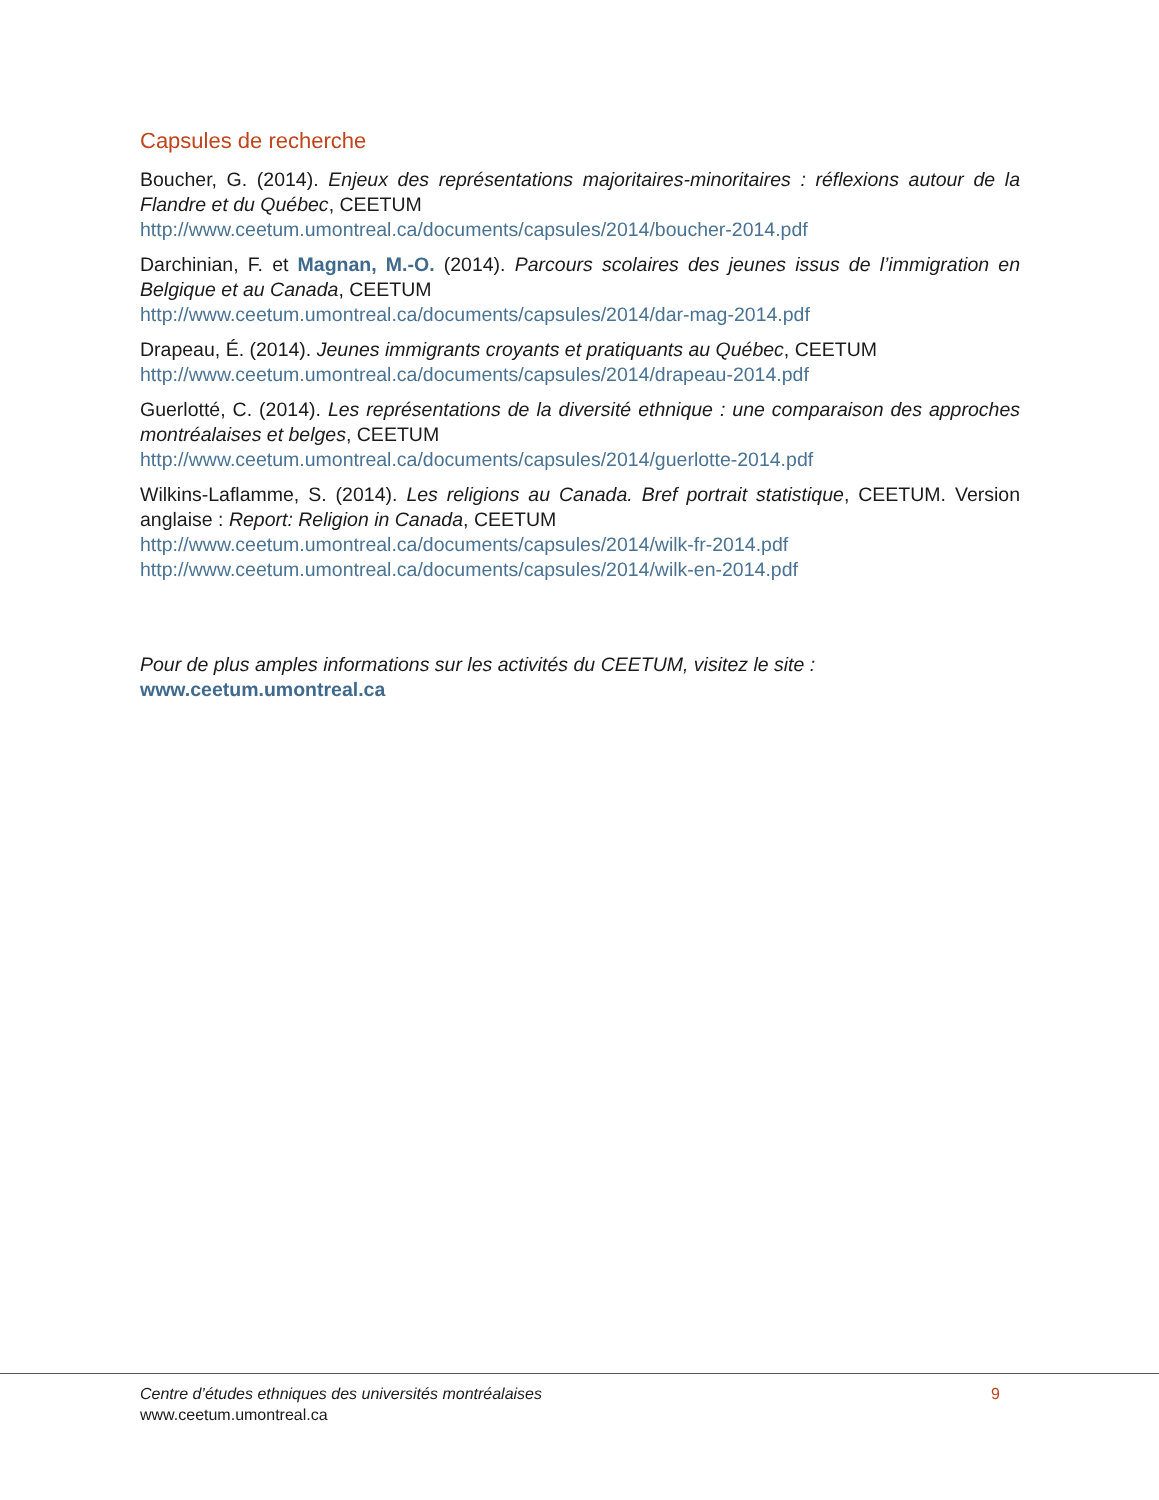Capsules de recherche
Boucher, G. (2014). Enjeux des représentations majoritaires-minoritaires : réflexions autour de la Flandre et du Québec, CEETUM
http://www.ceetum.umontreal.ca/documents/capsules/2014/boucher-2014.pdf
Darchinian, F. et Magnan, M.-O. (2014). Parcours scolaires des jeunes issus de l’immigration en Belgique et au Canada, CEETUM
http://www.ceetum.umontreal.ca/documents/capsules/2014/dar-mag-2014.pdf
Drapeau, É. (2014). Jeunes immigrants croyants et pratiquants au Québec, CEETUM
http://www.ceetum.umontreal.ca/documents/capsules/2014/drapeau-2014.pdf
Guerlotté, C. (2014). Les représentations de la diversité ethnique : une comparaison des approches montréalaises et belges, CEETUM
http://www.ceetum.umontreal.ca/documents/capsules/2014/guerlotte-2014.pdf
Wilkins-Laflamme, S. (2014). Les religions au Canada. Bref portrait statistique, CEETUM. Version anglaise : Report: Religion in Canada, CEETUM
http://www.ceetum.umontreal.ca/documents/capsules/2014/wilk-fr-2014.pdf
http://www.ceetum.umontreal.ca/documents/capsules/2014/wilk-en-2014.pdf
Pour de plus amples informations sur les activités du CEETUM, visitez le site :
www.ceetum.umontreal.ca
Centre d’études ethniques des universités montréalaises
www.ceetum.umontreal.ca
9